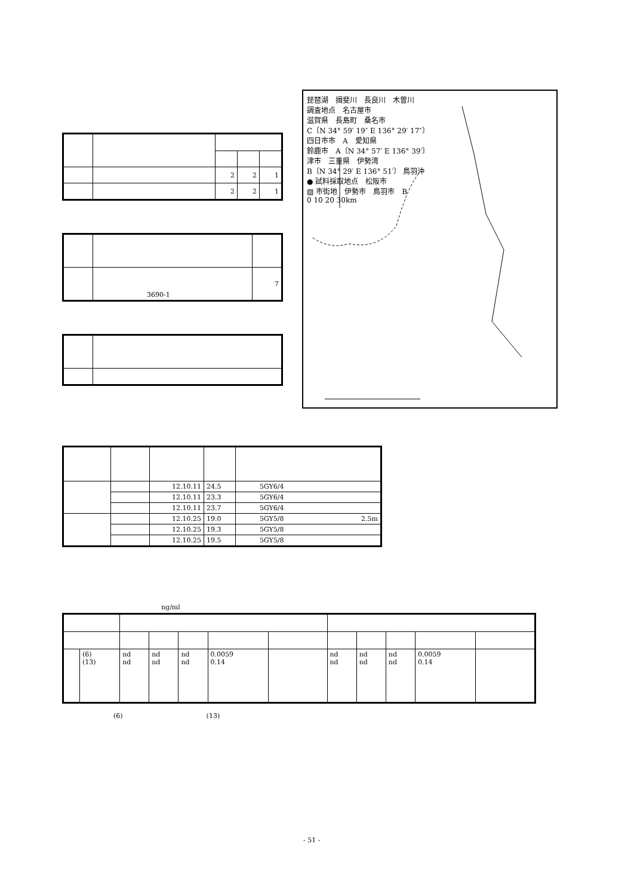| | | 2 | 2 | 1 |
| | | 2 | 2 | 1 |
| | 3690-1 | 7 |
琵琶湖　揖斐川　長良川　木曽川
調査地点　名古屋市
滋賀県　長島町　桑名市
C〔N 34° 59′ 19″ E 136° 29′ 17″〕
四日市市　A　愛知県
鈴鹿市　A〔N 34° 57′ E 136° 39′〕
津市　三重県　伊勢湾
B〔N 34° 29′ E 136° 51′〕 鳥羽沖
● 試料採取地点　松阪市
▨ 市街地　伊勢市　鳥羽市　B
0 10 20 30km
| | | 12.10.11 | 24.5 | 5GY6/4 |
| | | 12.10.11 | 23.3 | 5GY6/4 |
| | | 12.10.11 | 23.7 | 5GY6/4 |
| | | 12.10.25 | 19.0 | 5GY5/8 2.5m |
| | | 12.10.25 | 19.3 | 5GY5/8 |
| | | 12.10.25 | 19.5 | 5GY5/8 |
ng/ml
| | (6) (13) | nd nd | nd nd | nd nd | 0.0059 0.14 | | nd nd | nd nd | nd nd | 0.0059 0.14 | |
(6) (13)
- 51 -